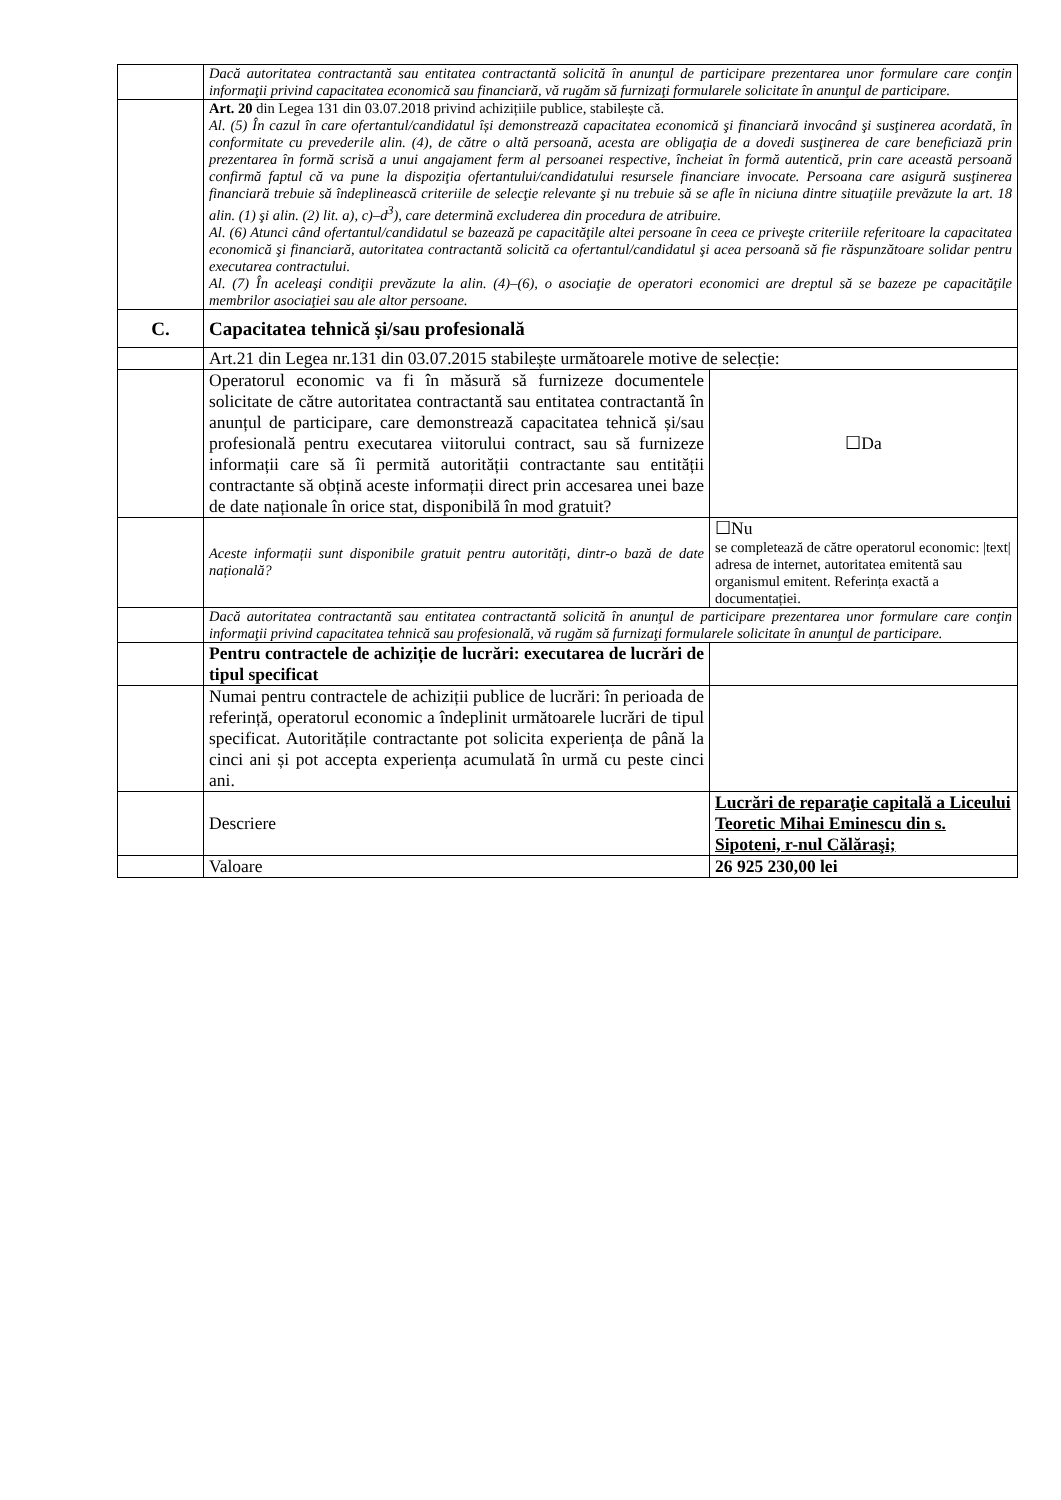| | Dacă autoritatea contractantă sau entitatea contractantă solicită în anunţul de participare prezentarea unor formulare care conţin informaţii privind capacitatea economică sau financiară, vă rugăm să furnizaţi formularele solicitate în anunţul de participare. | |
| | Art. 20 din Legea 131 din 03.07.2018 privind achizițiile publice, stabilește că. Al. (5) În cazul în care ofertantul/candidatul își demonstrează capacitatea economică şi financiară invocând şi susţinerea acordată, în conformitate cu prevederile alin. (4), de către o altă persoană, acesta are obligaţia de a dovedi susţinerea de care beneficiază prin prezentarea în formă scrisă a unui angajament ferm al persoanei respective, încheiat în formă autentică, prin care această persoană confirmă faptul că va pune la dispoziţia ofertantului/candidatului resursele financiare invocate. Persoana care asigură susţinerea financiară trebuie să îndeplinească criteriile de selecţie relevante şi nu trebuie să se afle în niciuna dintre situaţiile prevăzute la art. 18 alin. (1) şi alin. (2) lit. a), c)–d<sup>3</sup>), care determină excluderea din procedura de atribuire. Al. (6) Atunci când ofertantul/candidatul se bazează pe capacităţile altei persoane în ceea ce priveşte criteriile referitoare la capacitatea economică şi financiară, autoritatea contractantă solicită ca ofertantul/candidatul şi acea persoană să fie răspunzătoare solidar pentru executarea contractului. Al. (7) În aceleaşi condiţii prevăzute la alin. (4)–(6), o asociaţie de operatori economici are dreptul să se bazeze pe capacităţile membrilor asociaţiei sau ale altor persoane. | |
| C. | Capacitatea tehnică și/sau profesională | |
| | Art.21 din Legea nr.131 din 03.07.2015 stabilește următoarele motive de selecție: | |
| | Operatorul economic va fi în măsură să furnizeze documentele solicitate de către autoritatea contractantă sau entitatea contractantă în anunțul de participare, care demonstrează capacitatea tehnică și/sau profesională pentru executarea viitorului contract, sau să furnizeze informații care să îi permită autorității contractante sau entității contractante să obțină aceste informații direct prin accesarea unei baze de date naționale în orice stat, disponibilă în mod gratuit? | ☐Da |
| | Aceste informații sunt disponibile gratuit pentru autorități, dintr-o bază de date națională? | ☐Nu se completează de către operatorul economic: /text/ adresa de internet, autoritatea emitentă sau organismul emitent. Referința exactă a documentației. |
| | Dacă autoritatea contractantă sau entitatea contractantă solicită în anunţul de participare prezentarea unor formulare care conţin informaţii privind capacitatea tehnică sau profesională, vă rugăm să furnizaţi formularele solicitate în anunţul de participare. | |
| | Pentru contractele de achiziție de lucrări: executarea de lucrări de tipul specificat | |
| | Numai pentru contractele de achiziții publice de lucrări: în perioada de referință, operatorul economic a îndeplinit următoarele lucrări de tipul specificat. Autoritățile contractante pot solicita experiența de până la cinci ani și pot accepta experiența acumulată în urmă cu peste cinci ani. | |
| | Descriere | Lucrări de reparaţie capitală a Liceului Teoretic Mihai Eminescu din s. Sipoteni, r-nul Călăraşi; |
| | Valoare | 26 925 230,00 lei |